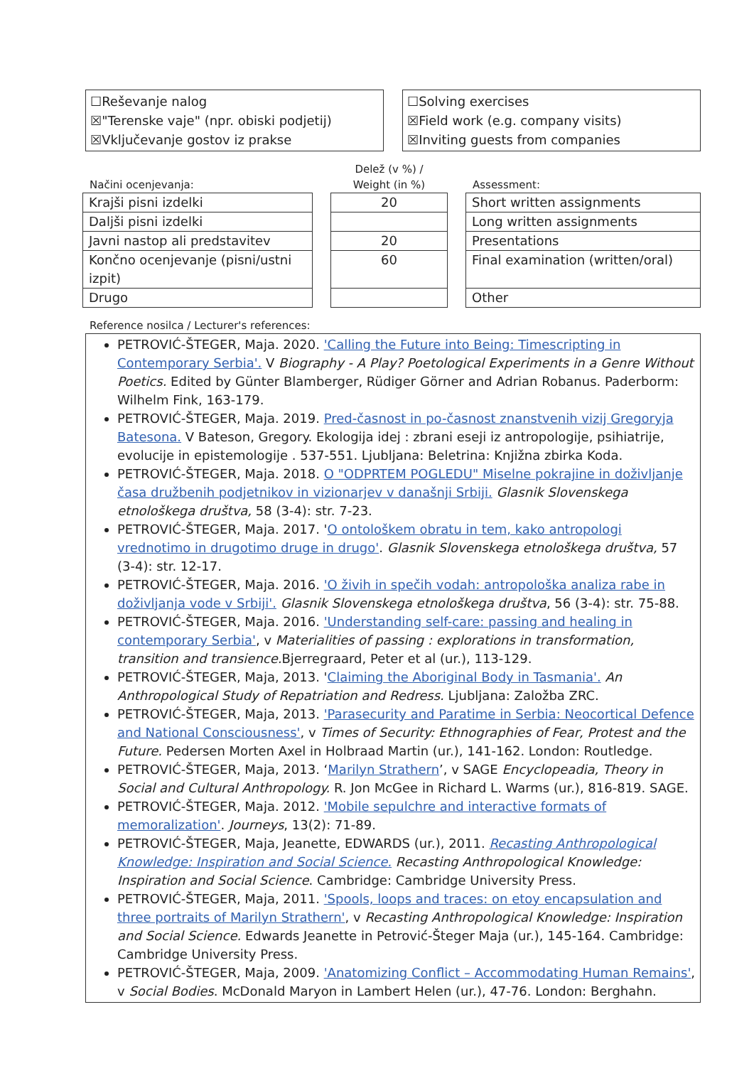☐Reševanje nalog
☒"Terenske vaje" (npr. obiski podjetij)
☒Vključevanje gostov iz prakse
☐Solving exercises
☒Field work (e.g. company visits)
☒Inviting guests from companies
Načini ocenjevanja:
| Krajši pisni izdelki |
| Daljši pisni izdelki |
| Javni nastop ali predstavitev |
| Končno ocenjevanje (pisni/ustni izpit) |
| Drugo |
Delež (v %) /
Weight (in %)
| 20 |
| 20 |
| 60 |
Assessment:
| Short written assignments |
| Long written assignments |
| Presentations |
| Final examination (written/oral) |
| Other |
Reference nosilca / Lecturer's references:
PETROVIĆ-ŠTEGER, Maja. 2020. 'Calling the Future into Being: Timescripting in Contemporary Serbia'. V Biography - A Play? Poetological Experiments in a Genre Without Poetics. Edited by Günter Blamberger, Rüdiger Görner and Adrian Robanus. Paderborm: Wilhelm Fink, 163-179.
PETROVIĆ-ŠTEGER, Maja. 2019. Pred-časnost in po-časnost znanstvenih vizij Gregoryja Batesona. V Bateson, Gregory. Ekologija idej : zbrani eseji iz antropologije, psihiatrije, evolucije in epistemologije . 537-551. Ljubljana: Beletrina: Knjižna zbirka Koda.
PETROVIĆ-ŠTEGER, Maja. 2018. O "ODPRTEM POGLEDU" Miselne pokrajine in doživljanje časa družbenih podjetnikov in vizionarjev v današnji Srbiji. Glasnik Slovenskega etnološkega društva, 58 (3-4): str. 7-23.
PETROVIĆ-ŠTEGER, Maja. 2017. 'O ontološkem obratu in tem, kako antropologi vrednotimo in drugotimo druge in drugo'. Glasnik Slovenskega etnološkega društva, 57 (3-4): str. 12-17.
PETROVIĆ-ŠTEGER, Maja. 2016. 'O živih in spečih vodah: antropološka analiza rabe in doživljanja vode v Srbiji'. Glasnik Slovenskega etnološkega društva, 56 (3-4): str. 75-88.
PETROVIĆ-ŠTEGER, Maja. 2016. 'Understanding self-care: passing and healing in contemporary Serbia', v Materialities of passing : explorations in transformation, transition and transience. Bjerregraard, Peter et al (ur.), 113-129.
PETROVIĆ-ŠTEGER, Maja, 2013. 'Claiming the Aboriginal Body in Tasmania'. An Anthropological Study of Repatriation and Redress. Ljubljana: Založba ZRC.
PETROVIĆ-ŠTEGER, Maja, 2013. 'Parasecurity and Paratime in Serbia: Neocortical Defence and National Consciousness', v Times of Security: Ethnographies of Fear, Protest and the Future. Pedersen Morten Axel in Holbraad Martin (ur.), 141-162. London: Routledge.
PETROVIĆ-ŠTEGER, Maja, 2013. ‘Marilyn Strathern’, v SAGE Encyclopeadia, Theory in Social and Cultural Anthropology. R. Jon McGee in Richard L. Warms (ur.), 816-819. SAGE.
PETROVIĆ-ŠTEGER, Maja. 2012. 'Mobile sepulchre and interactive formats of memoralization'. Journeys, 13(2): 71-89.
PETROVIĆ-ŠTEGER, Maja, Jeanette, EDWARDS (ur.), 2011. Recasting Anthropological Knowledge: Inspiration and Social Science. Recasting Anthropological Knowledge: Inspiration and Social Science. Cambridge: Cambridge University Press.
PETROVIĆ-ŠTEGER, Maja, 2011. 'Spools, loops and traces: on etoy encapsulation and three portraits of Marilyn Strathern', v Recasting Anthropological Knowledge: Inspiration and Social Science. Edwards Jeanette in Petrović-Šteger Maja (ur.), 145-164. Cambridge: Cambridge University Press.
PETROVIĆ-ŠTEGER, Maja, 2009. 'Anatomizing Conflict – Accommodating Human Remains', v Social Bodies. McDonald Maryon in Lambert Helen (ur.), 47-76. London: Berghahn.